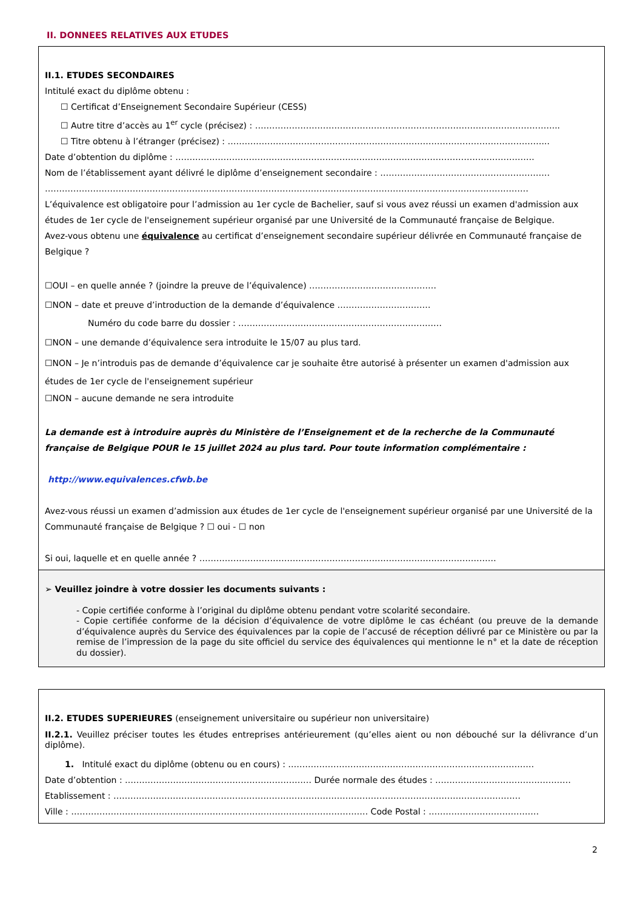II. DONNEES RELATIVES AUX ETUDES
II.1. ETUDES SECONDAIRES
Intitulé exact du diplôme obtenu :
☐ Certificat d’Enseignement Secondaire Supérieur (CESS)
☐ Autre titre d’accès au 1<sup>er</sup> cycle (précisez) : ……………………………………………………………………………………………...
☐ Titre obtenu à l’étranger (précisez) : …………………………………………………………………………………………………...
Date d’obtention du diplôme : ……………………………………………………………………………………………………………….
Nom de l’établissement ayant délivré le diplôme d’enseignement secondaire : ……………………………………………………
………………………………………………………………………………………………………………………………………………………
L’équivalence est obligatoire pour l’admission au 1er cycle de Bachelier, sauf si vous avez réussi un examen d'admission aux études de 1er cycle de l'enseignement supérieur organisé par une Université de la Communauté française de Belgique.
Avez-vous obtenu une équivalence au certificat d’enseignement secondaire supérieur délivrée en Communauté française de Belgique ?
☐OUI – en quelle année ? (joindre la preuve de l’équivalence) ………………………………………
☐NON – date et preuve d’introduction de la demande d’équivalence ……………………………
Numéro du code barre du dossier : ………………………………………………………………
☐NON – une demande d’équivalence sera introduite le 15/07 au plus tard.
☐NON – Je n’introduis pas de demande d’équivalence car je souhaite être autorisé à présenter un examen d'admission aux études de 1er cycle de l'enseignement supérieur
☐NON – aucune demande ne sera introduite
La demande est à introduire auprès du Ministère de l’Enseignement et de la recherche de la Communauté française de Belgique POUR le 15 juillet 2024 au plus tard. Pour toute information complémentaire :
http://www.equivalences.cfwb.be
Avez-vous réussi un examen d’admission aux études de 1er cycle de l'enseignement supérieur organisé par une Université de la Communauté française de Belgique ? ☐ oui - ☐ non
Si oui, laquelle et en quelle année ? ……………………………………………………………………………………………
➢ Veuillez joindre à votre dossier les documents suivants :
- Copie certifiée conforme à l’original du diplôme obtenu pendant votre scolarité secondaire.
- Copie certifiée conforme de la décision d’équivalence de votre diplôme le cas échéant (ou preuve de la demande d’équivalence auprès du Service des équivalences par la copie de l’accusé de réception délivré par ce Ministère ou par la remise de l’impression de la page du site officiel du service des équivalences qui mentionne le n° et la date de réception du dossier).
II.2. ETUDES SUPERIEURES (enseignement universitaire ou supérieur non universitaire)
II.2.1. Veuillez préciser toutes les études entreprises antérieurement (qu’elles aient ou non débouché sur la délivrance d’un diplôme).
1. Intitulé exact du diplôme (obtenu ou en cours) : ……………………………………………………………………………
Date d’obtention : ………………………………………………………… Durée normale des études : …………………………………………
Etablissement : ………………………………………………………………………………………………………………………………
Ville : …………………………………………………………………………………………… Code Postal : …………………………………
2